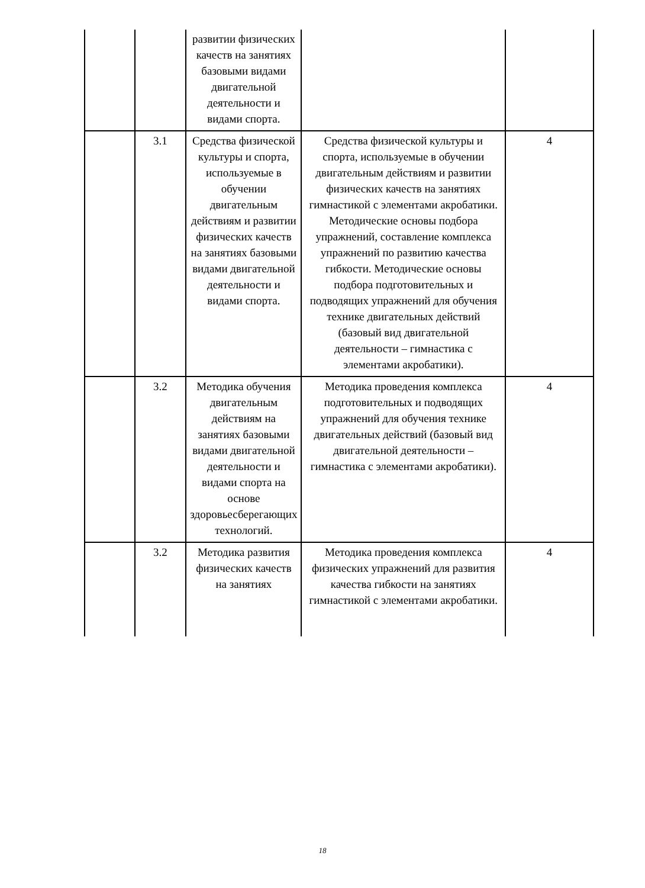| | | развитии физических качеств на занятиях базовыми видами двигательной деятельности и видами спорта. | | |
| | 3.1 | Средства физической культуры и спорта, используемые в обучении двигательным действиям и развитии физических качеств на занятиях базовыми видами двигательной деятельности и видами спорта. | Средства физической культуры и спорта, используемые в обучении двигательным действиям и развитии физических качеств на занятиях гимнастикой с элементами акробатики. Методические основы подбора упражнений, составление комплекса упражнений по развитию качества гибкости. Методические основы подбора подготовительных и подводящих упражнений для обучения технике двигательных действий (базовый вид двигательной деятельности – гимнастика с элементами акробатики). | 4 |
| | 3.2 | Методика обучения двигательным действиям на занятиях базовыми видами двигательной деятельности и видами спорта на основе здоровьесберегающих технологий. | Методика проведения комплекса подготовительных и подводящих упражнений для обучения технике двигательных действий (базовый вид двигательной деятельности – гимнастика с элементами акробатики). | 4 |
| | 3.2 | Методика развития физических качеств на занятиях | Методика проведения комплекса физических упражнений для развития качества гибкости на занятиях гимнастикой с элементами акробатики. | 4 |
18